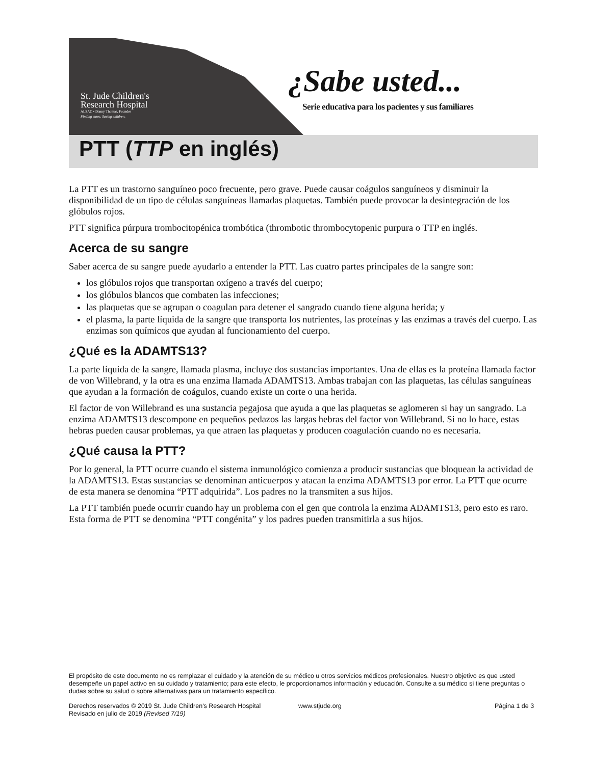St. Jude Children's
Research Hospital
ALSAC • Danny Thomas, Founder
Finding cures. Saving children.
¿Sabe usted...
Serie educativa para los pacientes y sus familiares
PTT (TTP en inglés)
La PTT es un trastorno sanguíneo poco frecuente, pero grave. Puede causar coágulos sanguíneos y disminuir la disponibilidad de un tipo de células sanguíneas llamadas plaquetas. También puede provocar la desintegración de los glóbulos rojos.
PTT significa púrpura trombocitopénica trombótica (thrombotic thrombocytopenic purpura o TTP en inglés.
Acerca de su sangre
Saber acerca de su sangre puede ayudarlo a entender la PTT. Las cuatro partes principales de la sangre son:
los glóbulos rojos que transportan oxígeno a través del cuerpo;
los glóbulos blancos que combaten las infecciones;
las plaquetas que se agrupan o coagulan para detener el sangrado cuando tiene alguna herida; y
el plasma, la parte líquida de la sangre que transporta los nutrientes, las proteínas y las enzimas a través del cuerpo. Las enzimas son químicos que ayudan al funcionamiento del cuerpo.
¿Qué es la ADAMTS13?
La parte líquida de la sangre, llamada plasma, incluye dos sustancias importantes. Una de ellas es la proteína llamada factor de von Willebrand, y la otra es una enzima llamada ADAMTS13. Ambas trabajan con las plaquetas, las células sanguíneas que ayudan a la formación de coágulos, cuando existe un corte o una herida.
El factor de von Willebrand es una sustancia pegajosa que ayuda a que las plaquetas se aglomeren si hay un sangrado. La enzima ADAMTS13 descompone en pequeños pedazos las largas hebras del factor von Willebrand. Si no lo hace, estas hebras pueden causar problemas, ya que atraen las plaquetas y producen coagulación cuando no es necesaria.
¿Qué causa la PTT?
Por lo general, la PTT ocurre cuando el sistema inmunológico comienza a producir sustancias que bloquean la actividad de la ADAMTS13. Estas sustancias se denominan anticuerpos y atacan la enzima ADAMTS13 por error. La PTT que ocurre de esta manera se denomina “PTT adquirida”. Los padres no la transmiten a sus hijos.
La PTT también puede ocurrir cuando hay un problema con el gen que controla la enzima ADAMTS13, pero esto es raro. Esta forma de PTT se denomina “PTT congénita” y los padres pueden transmitirla a sus hijos.
El propósito de este documento no es remplazar el cuidado y la atención de su médico u otros servicios médicos profesionales. Nuestro objetivo es que usted desempeñe un papel activo en su cuidado y tratamiento; para este efecto, le proporcionamos información y educación. Consulte a su médico si tiene preguntas o dudas sobre su salud o sobre alternativas para un tratamiento específico.
Derechos reservados © 2019 St. Jude Children's Research Hospital www.stjude.org Página 1 de 3
Revisado en julio de 2019 (Revised 7/19)